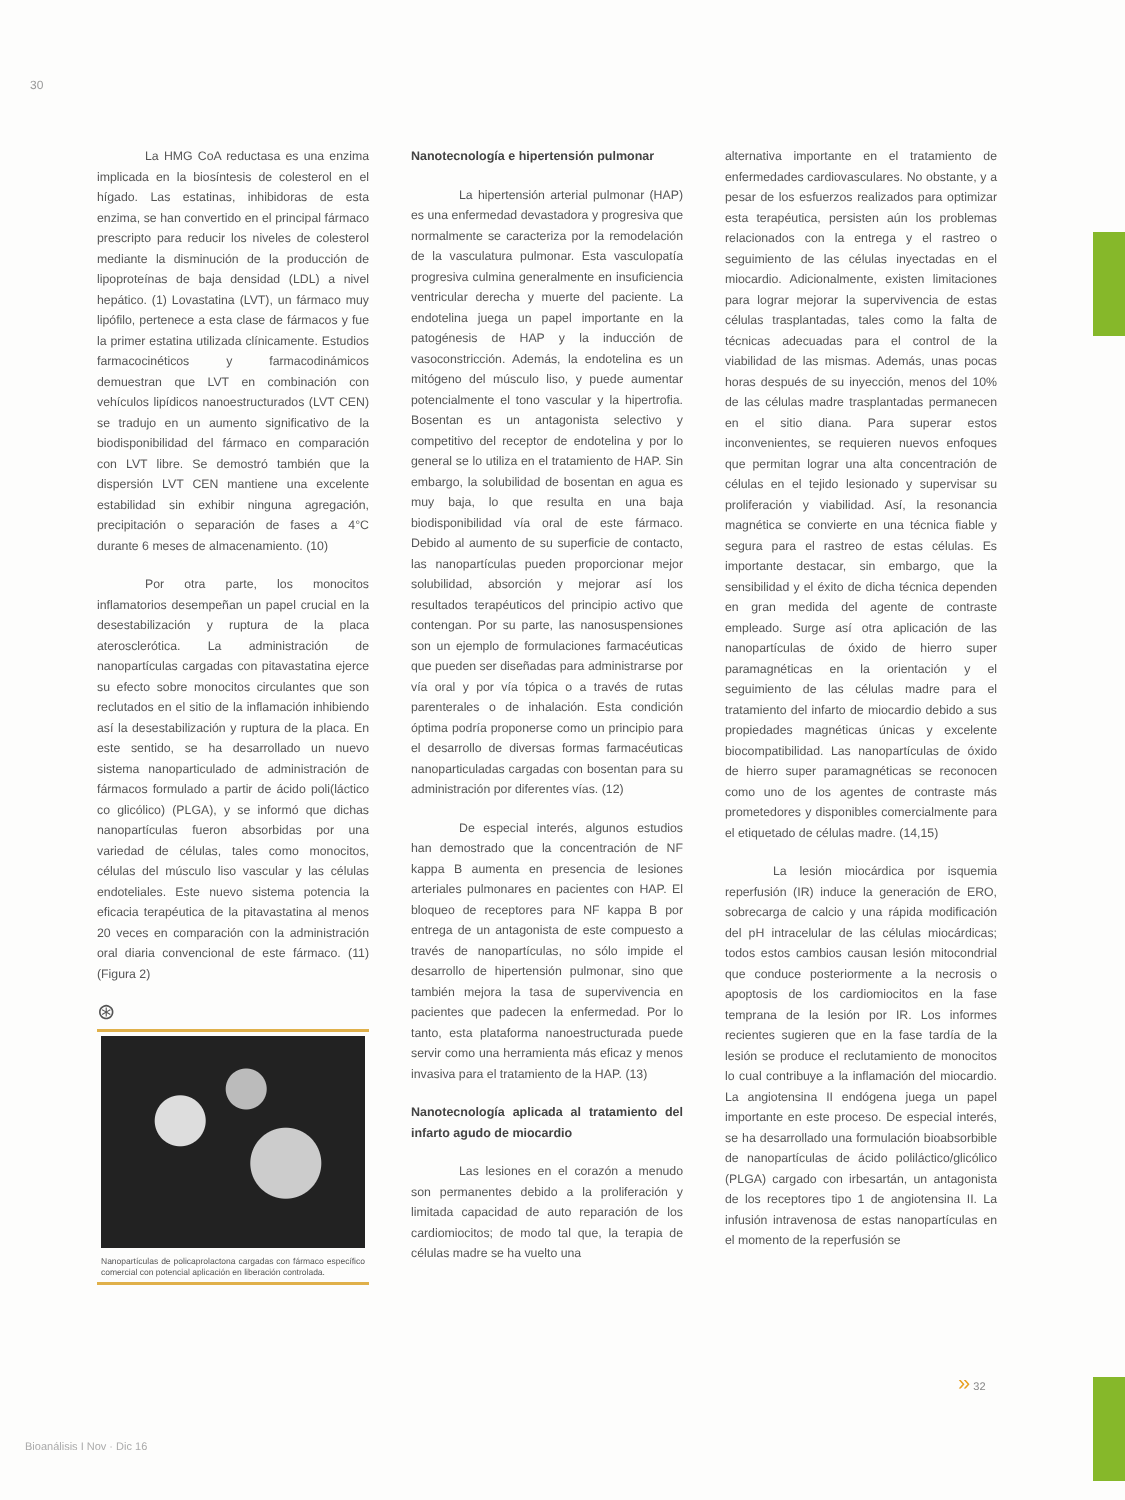30
La HMG CoA reductasa es una enzima implicada en la biosíntesis de colesterol en el hígado. Las estatinas, inhibidoras de esta enzima, se han convertido en el principal fármaco prescripto para reducir los niveles de colesterol mediante la disminución de la producción de lipoproteínas de baja densidad (LDL) a nivel hepático. (1) Lovastatina (LVT), un fármaco muy lipófilo, pertenece a esta clase de fármacos y fue la primer estatina utilizada clínicamente. Estudios farmacocinéticos y farmacodinámicos demuestran que LVT en combinación con vehículos lipídicos nanoestructurados (LVT CEN) se tradujo en un aumento significativo de la biodisponibilidad del fármaco en comparación con LVT libre. Se demostró también que la dispersión LVT CEN mantiene una excelente estabilidad sin exhibir ninguna agregación, precipitación o separación de fases a 4°C durante 6 meses de almacenamiento. (10)
Por otra parte, los monocitos inflamatorios desempeñan un papel crucial en la desestabilización y ruptura de la placa aterosclerótica. La administración de nanopartículas cargadas con pitavastatina ejerce su efecto sobre monocitos circulantes que son reclutados en el sitio de la inflamación inhibiendo así la desestabilización y ruptura de la placa. En este sentido, se ha desarrollado un nuevo sistema nanoparticulado de administración de fármacos formulado a partir de ácido poli(láctico co glicólico) (PLGA), y se informó que dichas nanopartículas fueron absorbidas por una variedad de células, tales como monocitos, células del músculo liso vascular y las células endoteliales. Este nuevo sistema potencia la eficacia terapéutica de la pitavastatina al menos 20 veces en comparación con la administración oral diaria convencional de este fármaco. (11) (Figura 2)
⊛
Nanopartículas de policaprolactona cargadas con fármaco específico comercial con potencial aplicación en liberación controlada.
Nanotecnología e hipertensión pulmonar
La hipertensión arterial pulmonar (HAP) es una enfermedad devastadora y progresiva que normalmente se caracteriza por la remodelación de la vasculatura pulmonar. Esta vasculopatía progresiva culmina generalmente en insuficiencia ventricular derecha y muerte del paciente. La endotelina juega un papel importante en la patogénesis de HAP y la inducción de vasoconstricción. Además, la endotelina es un mitógeno del músculo liso, y puede aumentar potencialmente el tono vascular y la hipertrofia. Bosentan es un antagonista selectivo y competitivo del receptor de endotelina y por lo general se lo utiliza en el tratamiento de HAP. Sin embargo, la solubilidad de bosentan en agua es muy baja, lo que resulta en una baja biodisponibilidad vía oral de este fármaco. Debido al aumento de su superficie de contacto, las nanopartículas pueden proporcionar mejor solubilidad, absorción y mejorar así los resultados terapéuticos del principio activo que contengan. Por su parte, las nanosuspensiones son un ejemplo de formulaciones farmacéuticas que pueden ser diseñadas para administrarse por vía oral y por vía tópica o a través de rutas parenterales o de inhalación. Esta condición óptima podría proponerse como un principio para el desarrollo de diversas formas farmacéuticas nanoparticuladas cargadas con bosentan para su administración por diferentes vías. (12)
De especial interés, algunos estudios han demostrado que la concentración de NF kappa B aumenta en presencia de lesiones arteriales pulmonares en pacientes con HAP. El bloqueo de receptores para NF kappa B por entrega de un antagonista de este compuesto a través de nanopartículas, no sólo impide el desarrollo de hipertensión pulmonar, sino que también mejora la tasa de supervivencia en pacientes que padecen la enfermedad. Por lo tanto, esta plataforma nanoestructurada puede servir como una herramienta más eficaz y menos invasiva para el tratamiento de la HAP. (13)
Nanotecnología aplicada al tratamiento del infarto agudo de miocardio
Las lesiones en el corazón a menudo son permanentes debido a la proliferación y limitada capacidad de auto reparación de los cardiomiocitos; de modo tal que, la terapia de células madre se ha vuelto una
alternativa importante en el tratamiento de enfermedades cardiovasculares. No obstante, y a pesar de los esfuerzos realizados para optimizar esta terapéutica, persisten aún los problemas relacionados con la entrega y el rastreo o seguimiento de las células inyectadas en el miocardio. Adicionalmente, existen limitaciones para lograr mejorar la supervivencia de estas células trasplantadas, tales como la falta de técnicas adecuadas para el control de la viabilidad de las mismas. Además, unas pocas horas después de su inyección, menos del 10% de las células madre trasplantadas permanecen en el sitio diana. Para superar estos inconvenientes, se requieren nuevos enfoques que permitan lograr una alta concentración de células en el tejido lesionado y supervisar su proliferación y viabilidad. Así, la resonancia magnética se convierte en una técnica fiable y segura para el rastreo de estas células. Es importante destacar, sin embargo, que la sensibilidad y el éxito de dicha técnica dependen en gran medida del agente de contraste empleado. Surge así otra aplicación de las nanopartículas de óxido de hierro super paramagnéticas en la orientación y el seguimiento de las células madre para el tratamiento del infarto de miocardio debido a sus propiedades magnéticas únicas y excelente biocompatibilidad. Las nanopartículas de óxido de hierro super paramagnéticas se reconocen como uno de los agentes de contraste más prometedores y disponibles comercialmente para el etiquetado de células madre. (14,15)
La lesión miocárdica por isquemia reperfusión (IR) induce la generación de ERO, sobrecarga de calcio y una rápida modificación del pH intracelular de las células miocárdicas; todos estos cambios causan lesión mitocondrial que conduce posteriormente a la necrosis o apoptosis de los cardiomiocitos en la fase temprana de la lesión por IR. Los informes recientes sugieren que en la fase tardía de la lesión se produce el reclutamiento de monocitos lo cual contribuye a la inflamación del miocardio. La angiotensina II endógena juega un papel importante en este proceso. De especial interés, se ha desarrollado una formulación bioabsorbible de nanopartículas de ácido poliláctico/glicólico (PLGA) cargado con irbesartán, un antagonista de los receptores tipo 1 de angiotensina II. La infusión intravenosa de estas nanopartículas en el momento de la reperfusión se
» 32
Bioanálisis I Nov · Dic 16